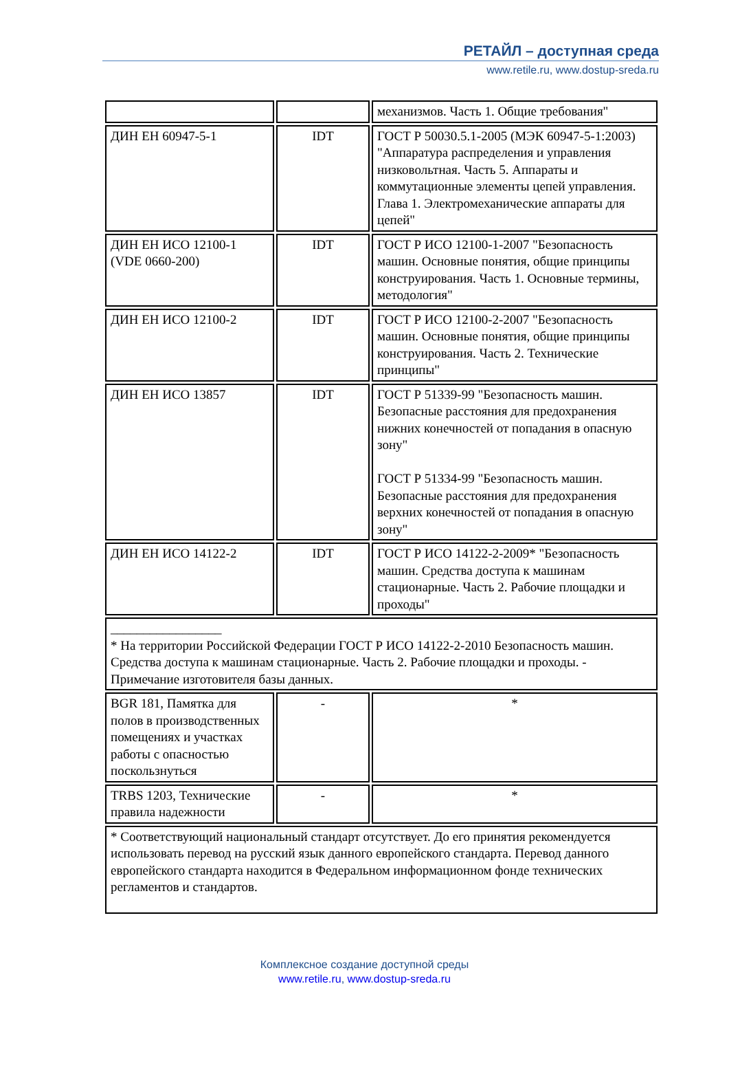РЕТАЙЛ – доступная среда
www.retile.ru, www.dostup-sreda.ru
| | | механизмов. Часть 1. Общие требования" |
| ДИН ЕН 60947-5-1 | IDT | ГОСТ Р 50030.5.1-2005 (МЭК 60947-5-1:2003) "Аппаратура распределения и управления низковольтная. Часть 5. Аппараты и коммутационные элементы цепей управления. Глава 1. Электромеханические аппараты для цепей" |
| ДИН ЕН ИСО 12100-1 (VDE 0660-200) | IDT | ГОСТ Р ИСО 12100-1-2007 "Безопасность машин. Основные понятия, общие принципы конструирования. Часть 1. Основные термины, методология" |
| ДИН ЕН ИСО 12100-2 | IDT | ГОСТ Р ИСО 12100-2-2007 "Безопасность машин. Основные понятия, общие принципы конструирования. Часть 2. Технические принципы" |
| ДИН ЕН ИСО 13857 | IDT | ГОСТ Р 51339-99 "Безопасность машин. Безопасные расстояния для предохранения нижних конечностей от попадания в опасную зону" ГОСТ Р 51334-99 "Безопасность машин. Безопасные расстояния для предохранения верхних конечностей от попадания в опасную зону" |
| ДИН ЕН ИСО 14122-2 | IDT | ГОСТ Р ИСО 14122-2-2009* "Безопасность машин. Средства доступа к машинам стационарные. Часть 2. Рабочие площадки и проходы" |
| _________________ * На территории Российской Федерации ГОСТ Р ИСО 14122-2-2010 Безопасность машин. Средства доступа к машинам стационарные. Часть 2. Рабочие площадки и проходы. - Примечание изготовителя базы данных. | | |
| BGR 181, Памятка для полов в производственных помещениях и участках работы с опасностью поскользнуться | - | * |
| TRBS 1203, Технические правила надежности | - | * |
| * Соответствующий национальный стандарт отсутствует. До его принятия рекомендуется использовать перевод на русский язык данного европейского стандарта. Перевод данного европейского стандарта находится в Федеральном информационном фонде технических регламентов и стандартов. | | |
Комплексное создание доступной среды
www.retile.ru, www.dostup-sreda.ru